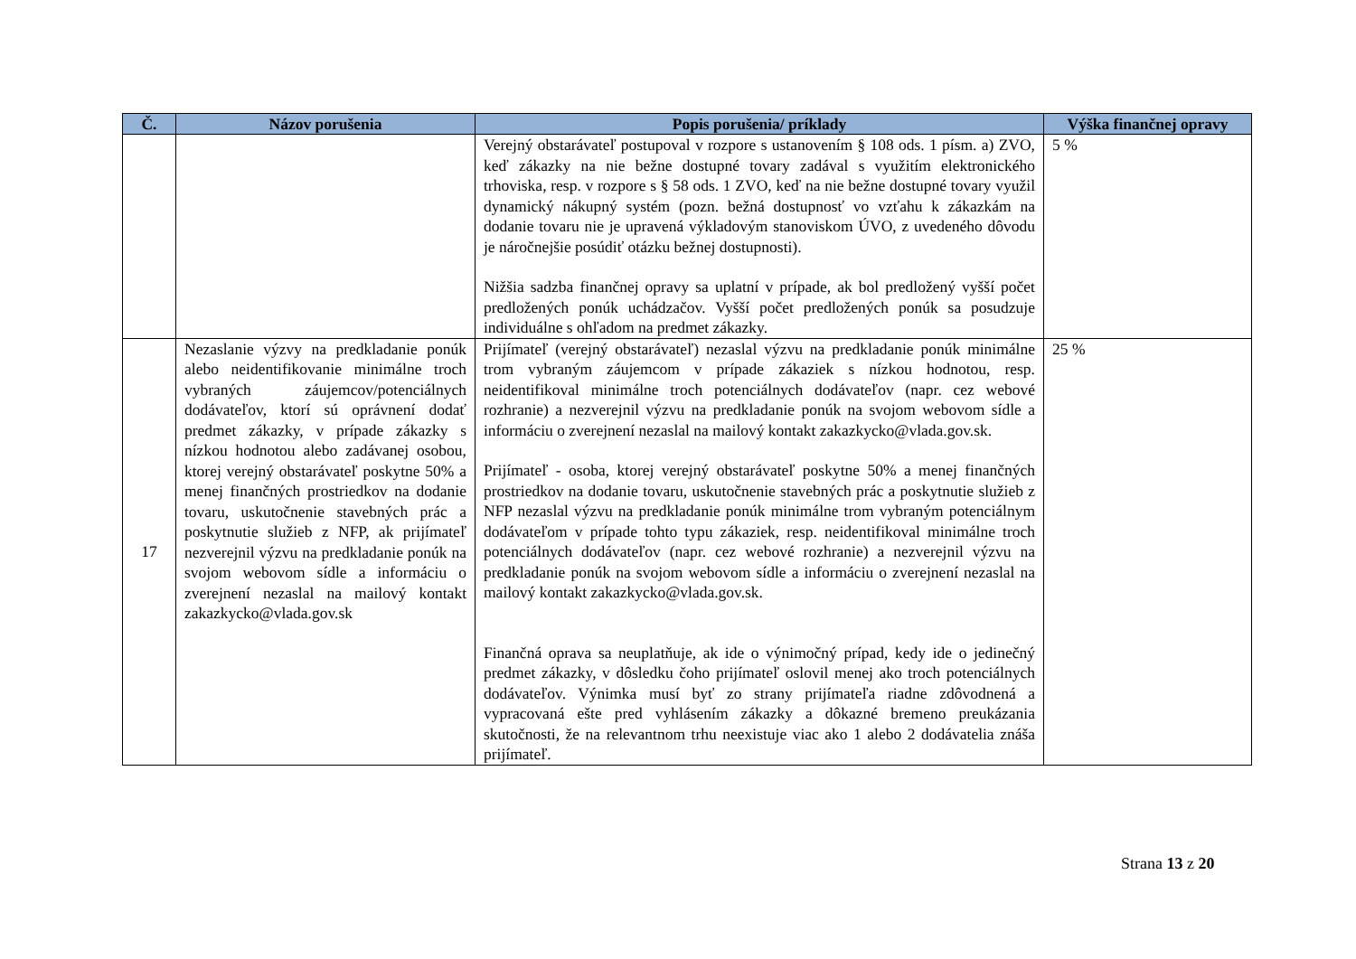| Č. | Názov porušenia | Popis porušenia/ príklady | Výška finančnej opravy |
| --- | --- | --- | --- |
| | | Verejný obstarávateľ postupoval v rozpore s ustanovením § 108 ods. 1 písm. a) ZVO, keď zákazky na nie bežne dostupné tovary zadával s využitím elektronického trhoviska, resp. v rozpore s § 58 ods. 1 ZVO, keď na nie bežne dostupné tovary využil dynamický nákupný systém (pozn. bežná dostupnosť vo vzťahu k zákazkám na dodanie tovaru nie je upravená výkladovým stanoviskom ÚVO, z uvedeného dôvodu je náročnejšie posúdiť otázku bežnej dostupnosti). Nižšia sadzba finančnej opravy sa uplatní v prípade, ak bol predložený vyšší počet predložených ponúk uchádzačov. Vyšší počet predložených ponúk sa posudzuje individuálne s ohľadom na predmet zákazky. | 5 % |
| 17 | Nezaslanie výzvy na predkladanie ponúk alebo neidentifikovanie minimálne troch vybraných záujemcov/potenciálnych dodávateľov, ktorí sú oprávnení dodať predmet zákazky, v prípade zákazky s nízkou hodnotou alebo zadávanej osobou, ktorej verejný obstarávateľ poskytne 50% a menej finančných prostriedkov na dodanie tovaru, uskutočnenie stavebných prác a poskytnutie služieb z NFP, ak prijímateľ nezverejnil výzvu na predkladanie ponúk na svojom webovom sídle a informáciu o zverejnení nezaslal na mailový kontakt zakazkycko@vlada.gov.sk | Prijímateľ (verejný obstarávateľ) nezaslal výzvu na predkladanie ponúk minimálne trom vybraným záujemcom v prípade zákaziek s nízkou hodnotou, resp. neidentifikoval minimálne troch potenciálnych dodávateľov (napr. cez webové rozhranie) a nezverejnil výzvu na predkladanie ponúk na svojom webovom sídle a informáciu o zverejnení nezaslal na mailový kontakt zakazkycko@vlada.gov.sk. Prijímateľ - osoba, ktorej verejný obstarávateľ poskytne 50% a menej finančných prostriedkov na dodanie tovaru, uskutočnenie stavebných prác a poskytnutie služieb z NFP nezaslal výzvu na predkladanie ponúk minimálne trom vybraným potenciálnym dodávateľom v prípade tohto typu zákaziek, resp. neidentifikoval minimálne troch potenciálnych dodávateľov (napr. cez webové rozhranie) a nezverejnil výzvu na predkladanie ponúk na svojom webovom sídle a informáciu o zverejnení nezaslal na mailový kontakt zakazkycko@vlada.gov.sk. Finančná oprava sa neuplatňuje, ak ide o výnimočný prípad, kedy ide o jedinečný predmet zákazky, v dôsledku čoho prijímateľ oslovil menej ako troch potenciálnych dodávateľov. Výnimka musí byť zo strany prijímateľa riadne zdôvodnená a vypracovaná ešte pred vyhlásením zákazky a dôkazné bremeno preukázania skutočnosti, že na relevantnom trhu neexistuje viac ako 1 alebo 2 dodávatelia znáša prijímateľ. | 25 % |
Strana 13 z 20